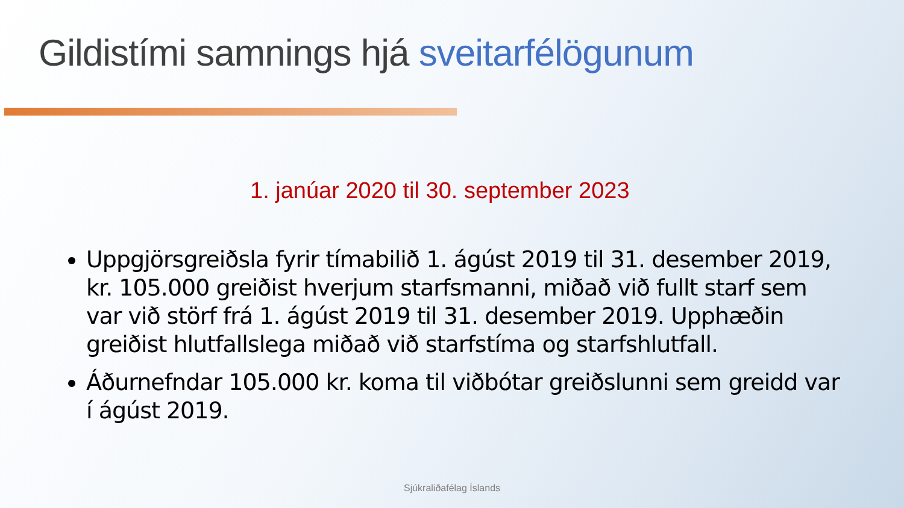Gildistími samnings hjá sveitarfélögunum
1. janúar 2020 til 30. september 2023
Uppgjörsgreiðsla fyrir tímabilið 1. ágúst 2019 til 31. desember 2019, kr. 105.000 greiðist hverjum starfsmanni, miðað við fullt starf sem var við störf frá 1. ágúst 2019 til 31. desember 2019. Upphæðin greiðist hlutfallslega miðað við starfstíma og starfshlutfall.
Áðurnefndar 105.000 kr. koma til viðbótar greiðslunni sem greidd var í ágúst 2019.
Sjúkraliðafélag Íslands